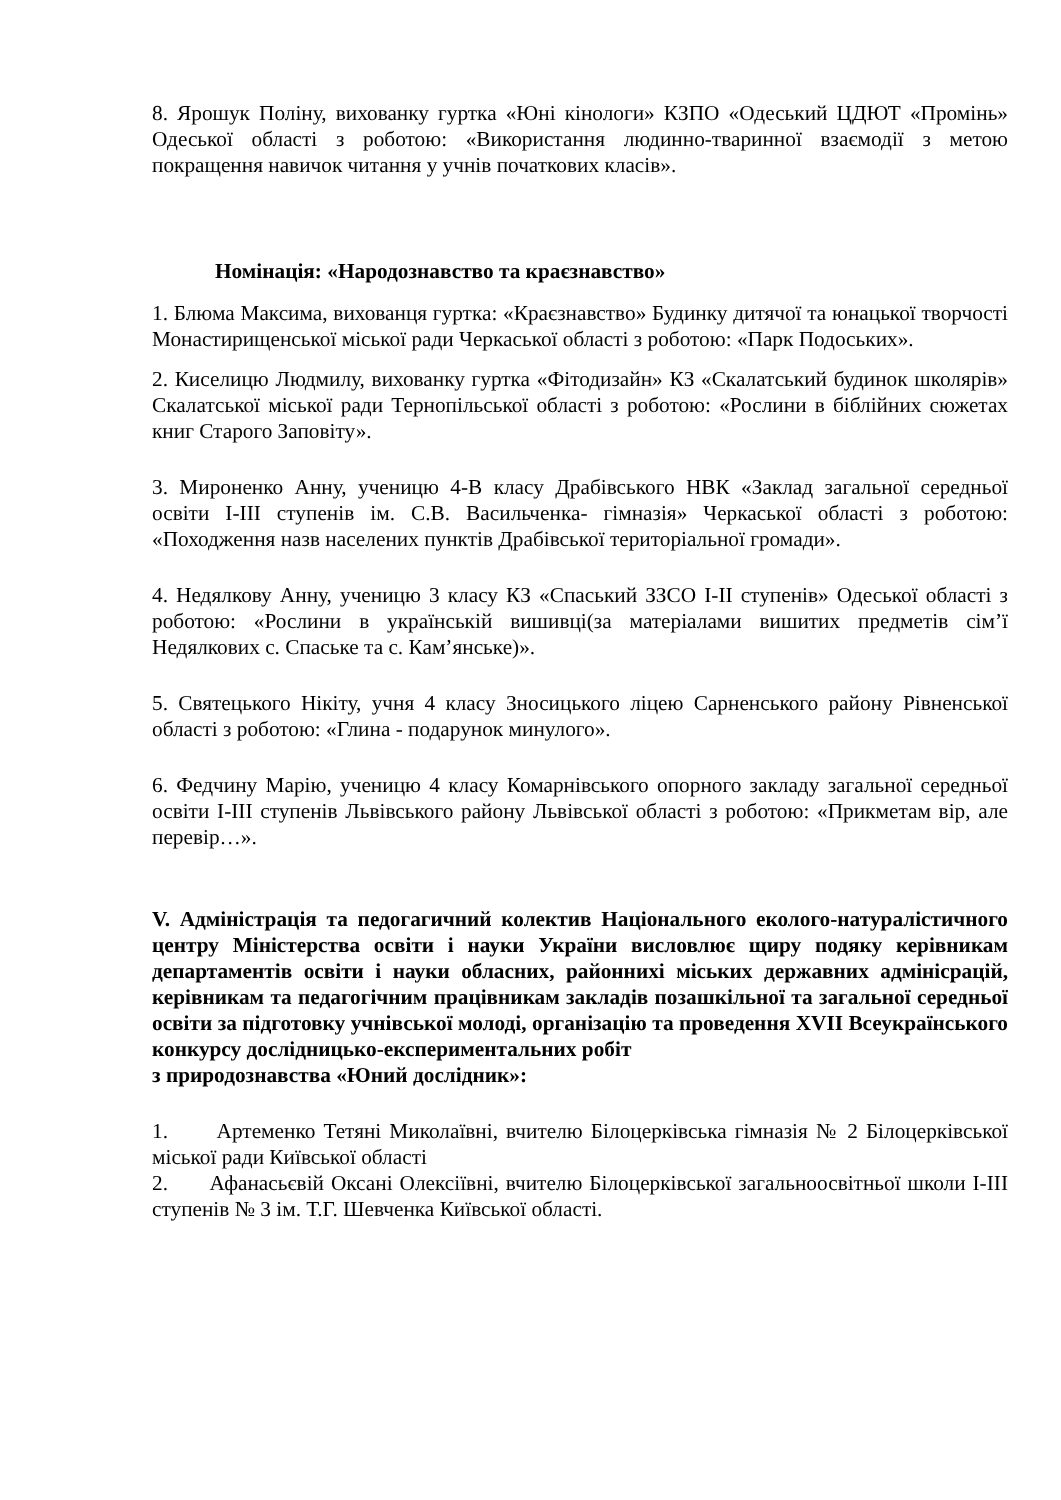8. Ярошук Поліну, вихованку гуртка «Юні кінологи» КЗПО «Одеський ЦДЮТ «Промінь» Одеської області з роботою: «Використання людинно-тваринної взаємодії з метою покращення навичок читання у учнів початкових класів».
Номінація: «Народознавство та краєзнавство»
1. Блюма Максима, вихованця гуртка: «Краєзнавство» Будинку дитячої та юнацької творчості Монастирищенської міської ради Черкаської області з роботою: «Парк Подоських».
2. Киселицю Людмилу, вихованку гуртка «Фітодизайн» КЗ «Скалатський будинок школярів» Скалатської міської ради Тернопільської області з роботою: «Рослини в біблійних сюжетах книг Старого Заповіту».
3. Мироненко Анну, ученицю 4-В класу Драбівського НВК «Заклад загальної середньої освіти І-ІІІ ступенів ім. С.В. Васильченка- гімназія» Черкаської області з роботою: «Походження назв населених пунктів Драбівської територіальної громади».
4. Недялкову Анну, ученицю 3 класу КЗ «Спаський ЗЗСО І-ІІ ступенів» Одеської області з роботою: «Рослини в українській вишивці(за матеріалами вишитих предметів сім’ї Недялкових с. Спаське та с. Кам’янське)».
5. Святецького Нікіту, учня 4 класу Зносицького ліцею Сарненського району Рівненської області з роботою: «Глина - подарунок минулого».
6. Федчину Марію, ученицю 4 класу Комарнівського опорного закладу загальної середньої освіти І-ІІІ ступенів Львівського району Львівської області з роботою: «Прикметам вір, але перевір…».
V. Адміністрація та педогагичний колектив Національного еколого-натуралістичного центру Міністерства освіти і науки України висловлює щиру подяку керівникам департаментів освіти і науки обласних, районнихі міських державних адмініcрацій, керівникам та педагогічним працівникам закладів позашкільної та загальної середньої освіти за підготовку учнівської молоді, організацію та проведення XVII Всеукраїнського конкурсу дослідницько-експериментальних робіт
з природознавства «Юний дослідник»:
1. Артеменко Тетяні Миколаївні, вчителю Білоцерківська гімназія № 2 Білоцерківської міської ради Київської області
2. Афанасьєвій Оксані Олексіївні, вчителю Білоцерківської загальноосвітньої школи І-ІІІ ступенів № 3 ім. Т.Г. Шевченка Київської області.